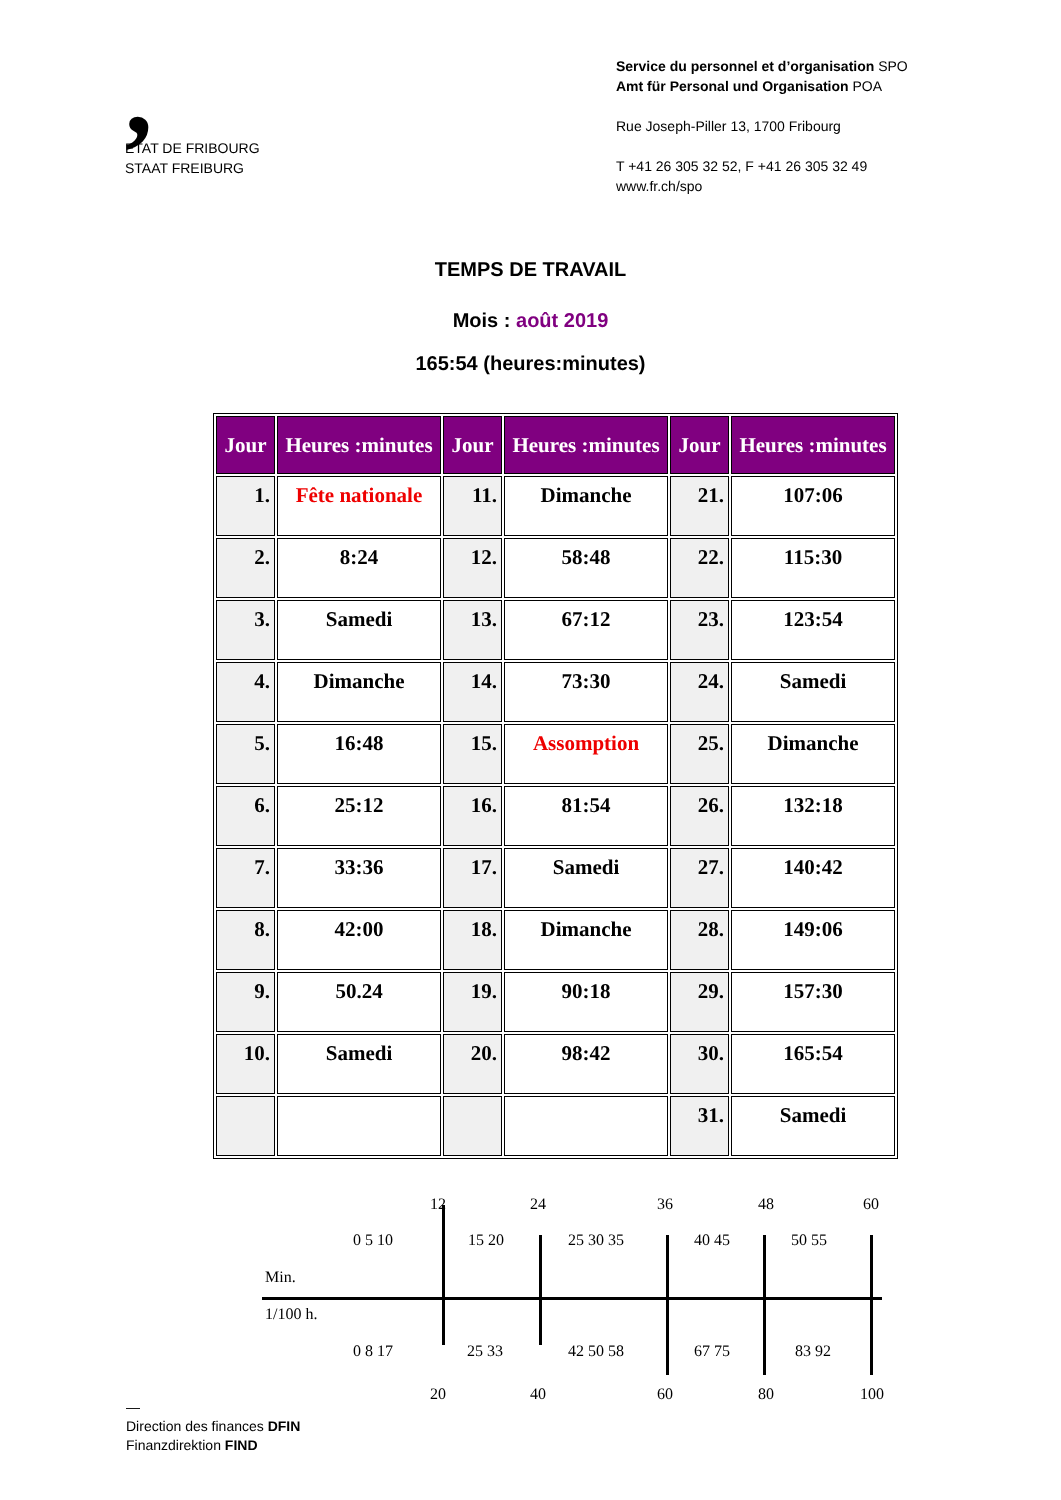,
ETAT DE FRIBOURG
STAAT FREIBURG
Service du personnel et d’organisation SPO
Amt für Personal und Organisation POA
Rue Joseph-Piller 13, 1700 Fribourg
T +41 26 305 32 52, F +41 26 305 32 49
www.fr.ch/spo
TEMPS DE TRAVAIL
Mois : août 2019
165:54 (heures:minutes)
| Jour | Heures :minutes | Jour | Heures :minutes | Jour | Heures :minutes |
| --- | --- | --- | --- | --- | --- |
| 1. | Fête nationale | 11. | Dimanche | 21. | 107:06 |
| 2. | 8:24 | 12. | 58:48 | 22. | 115:30 |
| 3. | Samedi | 13. | 67:12 | 23. | 123:54 |
| 4. | Dimanche | 14. | 73:30 | 24. | Samedi |
| 5. | 16:48 | 15. | Assomption | 25. | Dimanche |
| 6. | 25:12 | 16. | 81:54 | 26. | 132:18 |
| 7. | 33:36 | 17. | Samedi | 27. | 140:42 |
| 8. | 42:00 | 18. | Dimanche | 28. | 149:06 |
| 9. | 50.24 | 19. | 90:18 | 29. | 157:30 |
| 10. | Samedi | 20. | 98:42 | 30. | 165:54 |
| | | | | 31. | Samedi |
12 24 36 48 60
0 5 10 15 20 25 30 35 40 45 50 55
Min.
1/100 h.
0 8 17 25 33 42 50 58 67 75 83 92
20 40 60 80 100
—
Direction des finances DFIN
Finanzdirektion FIND